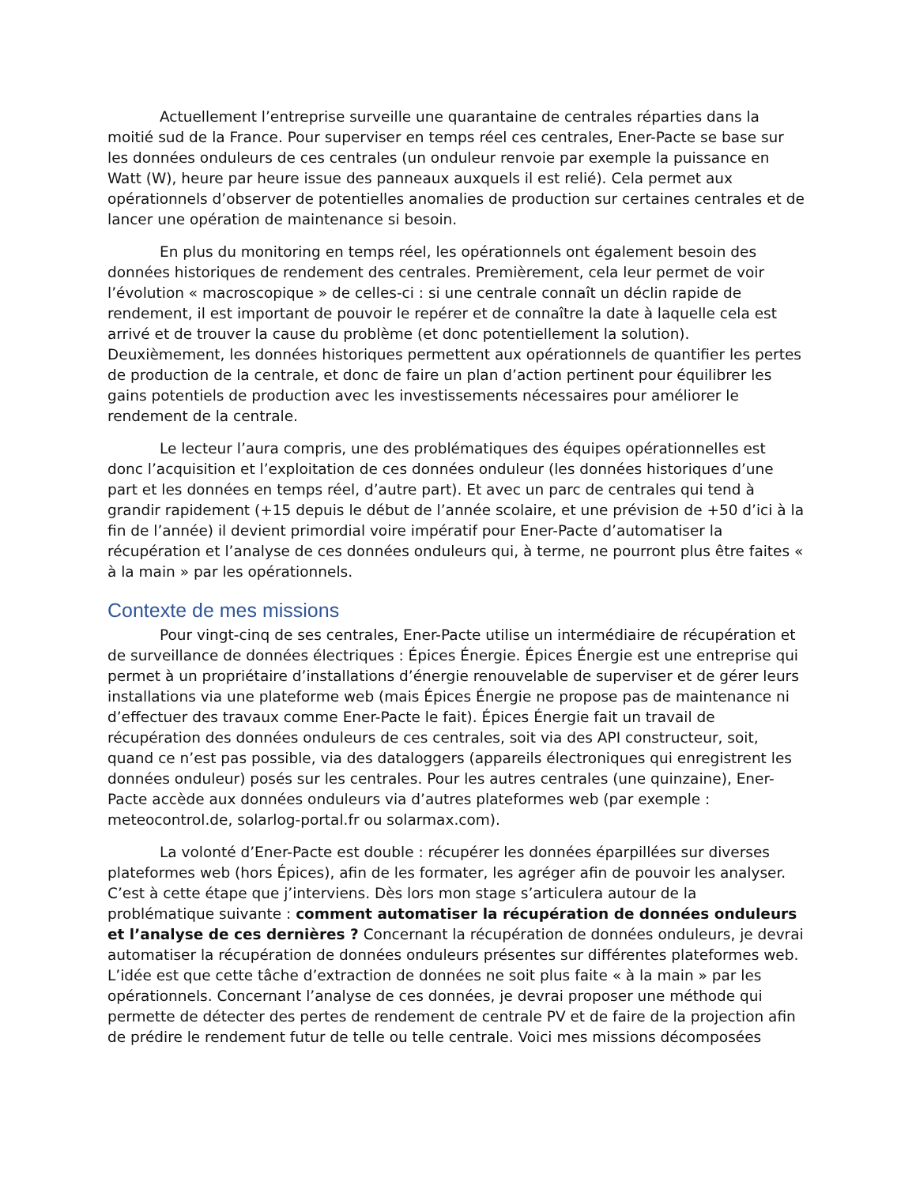Actuellement l’entreprise surveille une quarantaine de centrales réparties dans la moitié sud de la France. Pour superviser en temps réel ces centrales, Ener-Pacte se base sur les données onduleurs de ces centrales (un onduleur renvoie par exemple la puissance en Watt (W), heure par heure issue des panneaux auxquels il est relié). Cela permet aux opérationnels d’observer de potentielles anomalies de production sur certaines centrales et de lancer une opération de maintenance si besoin.
En plus du monitoring en temps réel, les opérationnels ont également besoin des données historiques de rendement des centrales. Premièrement, cela leur permet de voir l’évolution « macroscopique » de celles-ci : si une centrale connaît un déclin rapide de rendement, il est important de pouvoir le repérer et de connaître la date à laquelle cela est arrivé et de trouver la cause du problème (et donc potentiellement la solution). Deuxièmement, les données historiques permettent aux opérationnels de quantifier les pertes de production de la centrale, et donc de faire un plan d’action pertinent pour équilibrer les gains potentiels de production avec les investissements nécessaires pour améliorer le rendement de la centrale.
Le lecteur l’aura compris, une des problématiques des équipes opérationnelles est donc l’acquisition et l’exploitation de ces données onduleur (les données historiques d’une part et les données en temps réel, d’autre part). Et avec un parc de centrales qui tend à grandir rapidement (+15 depuis le début de l’année scolaire, et une prévision de +50 d’ici à la fin de l’année) il devient primordial voire impératif pour Ener-Pacte d’automatiser la récupération et l’analyse de ces données onduleurs qui, à terme, ne pourront plus être faites « à la main » par les opérationnels.
Contexte de mes missions
Pour vingt-cinq de ses centrales, Ener-Pacte utilise un intermédiaire de récupération et de surveillance de données électriques : Épices Énergie. Épices Énergie est une entreprise qui permet à un propriétaire d’installations d’énergie renouvelable de superviser et de gérer leurs installations via une plateforme web (mais Épices Énergie ne propose pas de maintenance ni d’effectuer des travaux comme Ener-Pacte le fait). Épices Énergie fait un travail de récupération des données onduleurs de ces centrales, soit via des API constructeur, soit, quand ce n’est pas possible, via des dataloggers (appareils électroniques qui enregistrent les données onduleur) posés sur les centrales. Pour les autres centrales (une quinzaine), Ener-Pacte accède aux données onduleurs via d’autres plateformes web (par exemple : meteocontrol.de, solarlog-portal.fr ou solarmax.com).
La volonté d’Ener-Pacte est double : récupérer les données éparpillées sur diverses plateformes web (hors Épices), afin de les formater, les agréger afin de pouvoir les analyser. C’est à cette étape que j’interviens. Dès lors mon stage s’articulera autour de la problématique suivante : comment automatiser la récupération de données onduleurs et l’analyse de ces dernières ? Concernant la récupération de données onduleurs, je devrai automatiser la récupération de données onduleurs présentes sur différentes plateformes web. L’idée est que cette tâche d’extraction de données ne soit plus faite « à la main » par les opérationnels. Concernant l’analyse de ces données, je devrai proposer une méthode qui permette de détecter des pertes de rendement de centrale PV et de faire de la projection afin de prédire le rendement futur de telle ou telle centrale. Voici mes missions décomposées